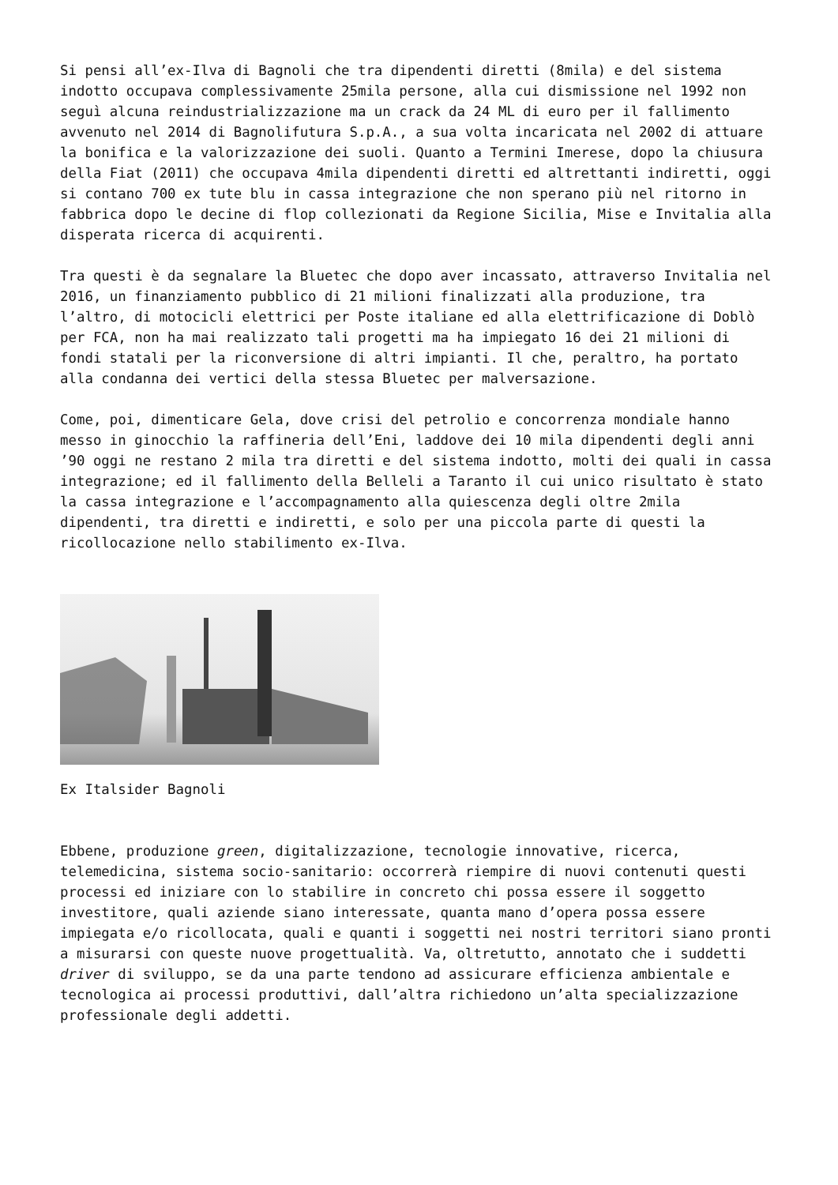Si pensi all’ex-Ilva di Bagnoli che tra dipendenti diretti (8mila) e del sistema indotto occupava complessivamente 25mila persone, alla cui dismissione nel 1992 non seguì alcuna reindustrializzazione ma un crack da 24 ML di euro per il fallimento avvenuto nel 2014 di Bagnolifutura S.p.A., a sua volta incaricata nel 2002 di attuare la bonifica e la valorizzazione dei suoli. Quanto a Termini Imerese, dopo la chiusura della Fiat (2011) che occupava 4mila dipendenti diretti ed altrettanti indiretti, oggi si contano 700 ex tute blu in cassa integrazione che non sperano più nel ritorno in fabbrica dopo le decine di flop collezionati da Regione Sicilia, Mise e Invitalia alla disperata ricerca di acquirenti.
Tra questi è da segnalare la Bluetec che dopo aver incassato, attraverso Invitalia nel 2016, un finanziamento pubblico di 21 milioni finalizzati alla produzione, tra l’altro, di motocicli elettrici per Poste italiane ed alla elettrificazione di Doblò per FCA, non ha mai realizzato tali progetti ma ha impiegato 16 dei 21 milioni di fondi statali per la riconversione di altri impianti. Il che, peraltro, ha portato alla condanna dei vertici della stessa Bluetec per malversazione.
Come, poi, dimenticare Gela, dove crisi del petrolio e concorrenza mondiale hanno messo in ginocchio la raffineria dell’Eni, laddove dei 10 mila dipendenti degli anni ’90 oggi ne restano 2 mila tra diretti e del sistema indotto, molti dei quali in cassa integrazione; ed il fallimento della Belleli a Taranto il cui unico risultato è stato la cassa integrazione e l’accompagnamento alla quiescenza degli oltre 2mila dipendenti, tra diretti e indiretti, e solo per una piccola parte di questi la ricollocazione nello stabilimento ex-Ilva.
Ex Italsider Bagnoli
Ebbene, produzione green, digitalizzazione, tecnologie innovative, ricerca, telemedicina, sistema socio-sanitario: occorrerà riempire di nuovi contenuti questi processi ed iniziare con lo stabilire in concreto chi possa essere il soggetto investitore, quali aziende siano interessate, quanta mano d’opera possa essere impiegata e/o ricollocata, quali e quanti i soggetti nei nostri territori siano pronti a misurarsi con queste nuove progettualità. Va, oltretutto, annotato che i suddetti driver di sviluppo, se da una parte tendono ad assicurare efficienza ambientale e tecnologica ai processi produttivi, dall’altra richiedono un’alta specializzazione professionale degli addetti.